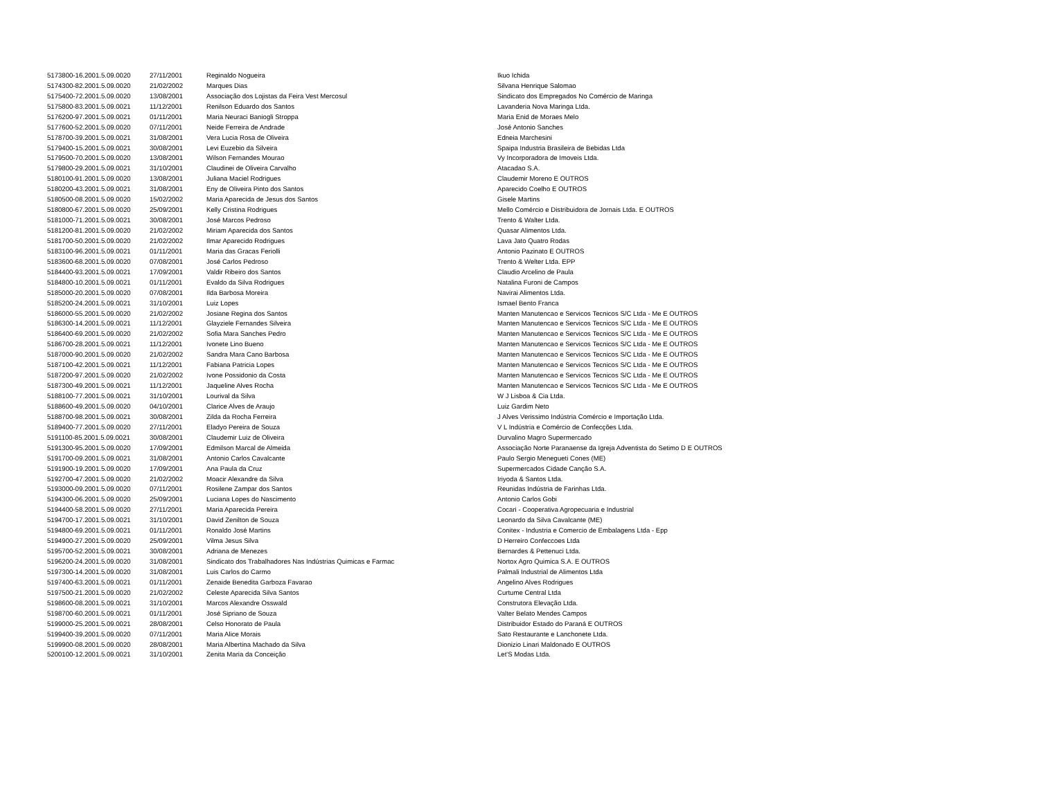| 5173800-16.2001.5.09.0020 | 27/11/2001 | Reginaldo Nogueira | Ikuo Ichida |
| 5174300-82.2001.5.09.0020 | 21/02/2002 | Marques Dias | Silvana Henrique Salomao |
| 5175400-72.2001.5.09.0020 | 13/08/2001 | Associação dos Lojistas da Feira Vest Mercosul | Sindicato dos Empregados No Comércio de Maringa |
| 5175800-83.2001.5.09.0021 | 11/12/2001 | Renilson Eduardo dos Santos | Lavanderia Nova Maringa Ltda. |
| 5176200-97.2001.5.09.0021 | 01/11/2001 | Maria Neuraci Baniogli Stroppa | Maria Enid de Moraes Melo |
| 5177600-52.2001.5.09.0020 | 07/11/2001 | Neide Ferreira de Andrade | José Antonio Sanches |
| 5178700-39.2001.5.09.0021 | 31/08/2001 | Vera Lucia Rosa de Oliveira | Edneia Marchesini |
| 5179400-15.2001.5.09.0021 | 30/08/2001 | Levi Euzebio da Silveira | Spaipa Industria Brasileira de Bebidas Ltda |
| 5179500-70.2001.5.09.0020 | 13/08/2001 | Wilson Fernandes Mourao | Vy Incorporadora de Imoveis Ltda. |
| 5179800-29.2001.5.09.0021 | 31/10/2001 | Claudinei de Oliveira Carvalho | Atacadao S.A. |
| 5180100-91.2001.5.09.0020 | 13/08/2001 | Juliana Maciel Rodrigues | Claudemir Moreno E OUTROS |
| 5180200-43.2001.5.09.0021 | 31/08/2001 | Eny de Oliveira Pinto dos Santos | Aparecido Coelho E OUTROS |
| 5180500-08.2001.5.09.0020 | 15/02/2002 | Maria Aparecida de Jesus dos Santos | Gisele Martins |
| 5180800-67.2001.5.09.0020 | 25/09/2001 | Kelly Cristina Rodrigues | Mello Comércio e Distribuidora de Jornais Ltda. E OUTROS |
| 5181000-71.2001.5.09.0021 | 30/08/2001 | José Marcos Pedroso | Trento & Walter Ltda. |
| 5181200-81.2001.5.09.0020 | 21/02/2002 | Miriam Aparecida dos Santos | Quasar Alimentos Ltda. |
| 5181700-50.2001.5.09.0020 | 21/02/2002 | Ilmar Aparecido Rodrigues | Lava Jato Quatro Rodas |
| 5183100-96.2001.5.09.0021 | 01/11/2001 | Maria das Gracas Feriolli | Antonio Pazinato E OUTROS |
| 5183600-68.2001.5.09.0020 | 07/08/2001 | José Carlos Pedroso | Trento & Welter Ltda. EPP |
| 5184400-93.2001.5.09.0021 | 17/09/2001 | Valdir Ribeiro dos Santos | Claudio Arcelino de Paula |
| 5184800-10.2001.5.09.0021 | 01/11/2001 | Evaldo da Silva Rodrigues | Natalina Furoni de Campos |
| 5185000-20.2001.5.09.0020 | 07/08/2001 | Ilda Barbosa Moreira | Navirai Alimentos Ltda. |
| 5185200-24.2001.5.09.0021 | 31/10/2001 | Luiz Lopes | Ismael Bento Franca |
| 5186000-55.2001.5.09.0020 | 21/02/2002 | Josiane Regina dos Santos | Manten Manutencao e Servicos Tecnicos S/C Ltda - Me E OUTROS |
| 5186300-14.2001.5.09.0021 | 11/12/2001 | Glayziele Fernandes Silveira | Manten Manutencao e Servicos Tecnicos S/C Ltda - Me E OUTROS |
| 5186400-69.2001.5.09.0020 | 21/02/2002 | Sofia Mara Sanches Pedro | Manten Manutencao e Servicos Tecnicos S/C Ltda - Me E OUTROS |
| 5186700-28.2001.5.09.0021 | 11/12/2001 | Ivonete Lino Bueno | Manten Manutencao e Servicos Tecnicos S/C Ltda - Me E OUTROS |
| 5187000-90.2001.5.09.0020 | 21/02/2002 | Sandra Mara Cano Barbosa | Manten Manutencao e Servicos Tecnicos S/C Ltda - Me E OUTROS |
| 5187100-42.2001.5.09.0021 | 11/12/2001 | Fabiana Patricia Lopes | Manten Manutencao e Servicos Tecnicos S/C Ltda - Me E OUTROS |
| 5187200-97.2001.5.09.0020 | 21/02/2002 | Ivone Possidonio da Costa | Manten Manutencao e Servicos Tecnicos S/C Ltda - Me E OUTROS |
| 5187300-49.2001.5.09.0021 | 11/12/2001 | Jaqueline Alves Rocha | Manten Manutencao e Servicos Tecnicos S/C Ltda - Me E OUTROS |
| 5188100-77.2001.5.09.0021 | 31/10/2001 | Lourival da Silva | W J Lisboa & Cia Ltda. |
| 5188600-49.2001.5.09.0020 | 04/10/2001 | Clarice Alves de Araujo | Luiz Gardim Neto |
| 5188700-98.2001.5.09.0021 | 30/08/2001 | Zilda da Rocha Ferreira | J Alves Verissimo Indústria Comércio e Importação Ltda. |
| 5189400-77.2001.5.09.0020 | 27/11/2001 | Eladyo Pereira de Souza | V L Indústria e Comércio de Confecções Ltda. |
| 5191100-85.2001.5.09.0021 | 30/08/2001 | Claudemir Luiz de Oliveira | Durvalino Magro Supermercado |
| 5191300-95.2001.5.09.0020 | 17/09/2001 | Edmilson Marcal de Almeida | Associação Norte Paranaense da Igreja Adventista do Setimo D E OUTROS |
| 5191700-09.2001.5.09.0021 | 31/08/2001 | Antonio Carlos Cavalcante | Paulo Sergio Menegueti Cones (ME) |
| 5191900-19.2001.5.09.0020 | 17/09/2001 | Ana Paula da Cruz | Supermercados Cidade Canção S.A. |
| 5192700-47.2001.5.09.0020 | 21/02/2002 | Moacir Alexandre da Silva | Iriyoda & Santos Ltda. |
| 5193000-09.2001.5.09.0020 | 07/11/2001 | Rosilene Zampar dos Santos | Reunidas Indústria de Farinhas Ltda. |
| 5194300-06.2001.5.09.0020 | 25/09/2001 | Luciana Lopes do Nascimento | Antonio Carlos Gobi |
| 5194400-58.2001.5.09.0020 | 27/11/2001 | Maria Aparecida Pereira | Cocari - Cooperativa Agropecuaria e Industrial |
| 5194700-17.2001.5.09.0021 | 31/10/2001 | David Zenilton de Souza | Leonardo da Silva Cavalcante (ME) |
| 5194800-69.2001.5.09.0021 | 01/11/2001 | Ronaldo José Martins | Conitex - Industria e Comercio de Embalagens Ltda - Epp |
| 5194900-27.2001.5.09.0020 | 25/09/2001 | Vilma Jesus Silva | D Herreiro Confeccoes Ltda |
| 5195700-52.2001.5.09.0021 | 30/08/2001 | Adriana de Menezes | Bernardes & Pettenuci Ltda. |
| 5196200-24.2001.5.09.0020 | 31/08/2001 | Sindicato dos Trabalhadores Nas Indústrias Quimicas e Farmac | Nortox Agro Quimica S.A. E OUTROS |
| 5197300-14.2001.5.09.0020 | 31/08/2001 | Luis Carlos do Carmo | Palmali Industrial de Alimentos Ltda |
| 5197400-63.2001.5.09.0021 | 01/11/2001 | Zenaide Benedita Garboza Favarao | Angelino Alves Rodrigues |
| 5197500-21.2001.5.09.0020 | 21/02/2002 | Celeste Aparecida Silva Santos | Curtume Central Ltda |
| 5198600-08.2001.5.09.0021 | 31/10/2001 | Marcos Alexandre Osswald | Construtora Elevação Ltda. |
| 5198700-60.2001.5.09.0021 | 01/11/2001 | José Sipriano de Souza | Valter Belato Mendes Campos |
| 5199000-25.2001.5.09.0021 | 28/08/2001 | Celso Honorato de Paula | Distribuidor Estado do Paraná E OUTROS |
| 5199400-39.2001.5.09.0020 | 07/11/2001 | Maria Alice Morais | Sato Restaurante e Lanchonete Ltda. |
| 5199900-08.2001.5.09.0020 | 28/08/2001 | Maria Albertina Machado da Silva | Dionizio Linari Maldonado E OUTROS |
| 5200100-12.2001.5.09.0021 | 31/10/2001 | Zenita Maria da Conceição | Let'S Modas Ltda. |